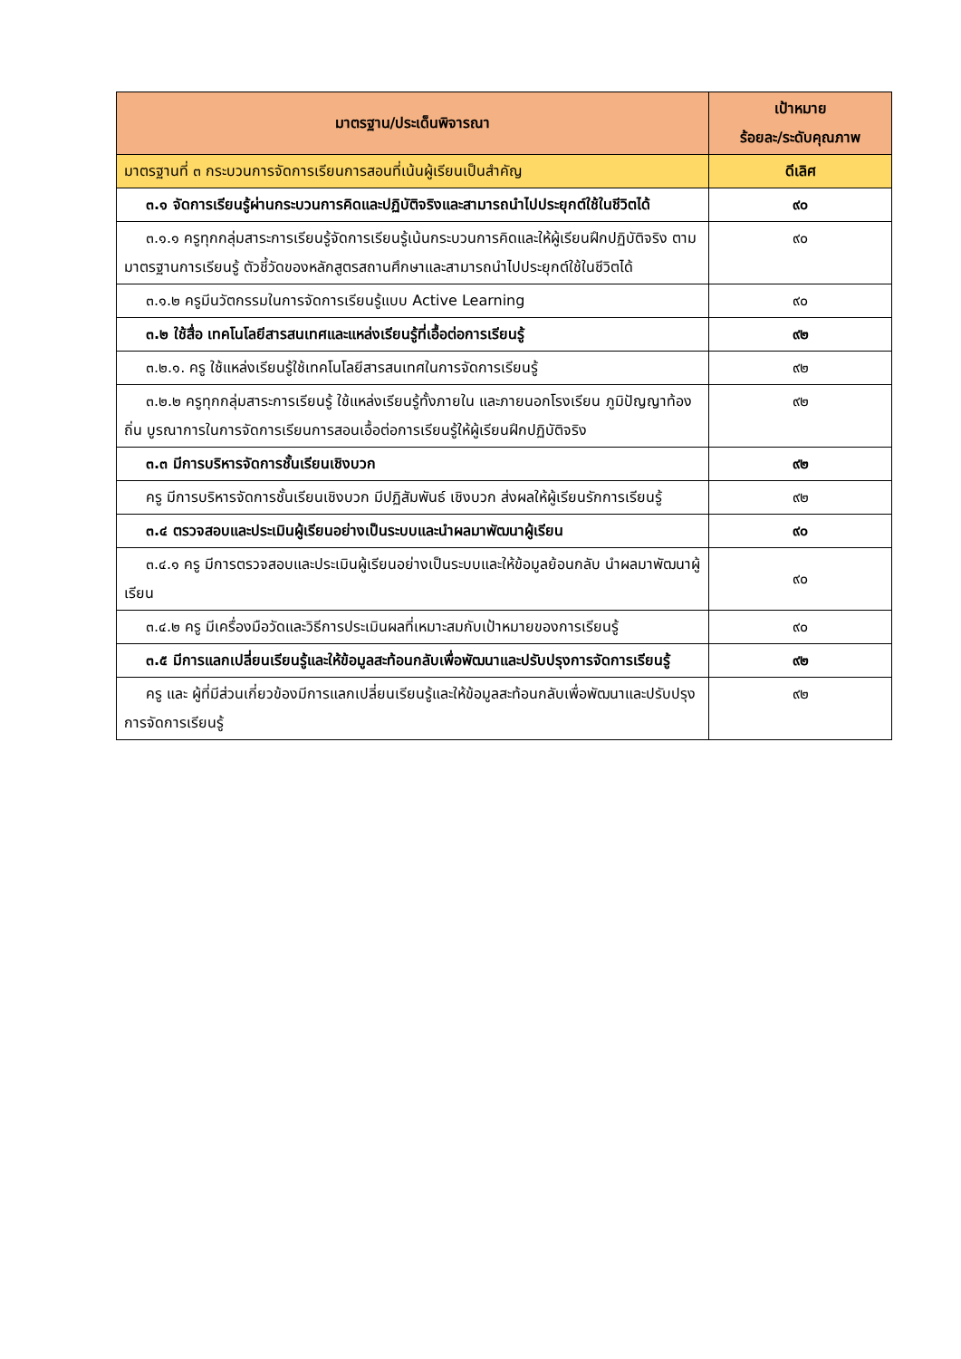| มาตรฐาน/ประเด็นพิจารณา | เป้าหมาย ร้อยละ/ระดับคุณภาพ |
| --- | --- |
| มาตรฐานที่ ๓ กระบวนการจัดการเรียนการสอนที่เน้นผู้เรียนเป็นสำคัญ | ดีเลิศ |
| ๓.๑ จัดการเรียนรู้ผ่านกระบวนการคิดและปฏิบัติจริงและสามารถนำไปประยุกต์ใช้ในชีวิตได้ | ๙๐ |
| ๓.๑.๑ ครูทุกกลุ่มสาระการเรียนรู้จัดการเรียนรู้เน้นกระบวนการคิดและให้ผู้เรียนฝึกปฏิบัติจริง ตามมาตรฐานการเรียนรู้ ตัวชี้วัดของหลักสูตรสถานศึกษาและสามารถนำไปประยุกต์ใช้ในชีวิตได้ | ๙๐ |
| ๓.๑.๒ ครูมีนวัตกรรมในการจัดการเรียนรู้แบบ Active Learning | ๙๐ |
| ๓.๒ ใช้สื่อ เทคโนโลยีสารสนเทศและแหล่งเรียนรู้ที่เอื้อต่อการเรียนรู้ | ๙๒ |
| ๓.๒.๑. ครู ใช้แหล่งเรียนรู้ใช้เทคโนโลยีสารสนเทศในการจัดการเรียนรู้ | ๙๒ |
| ๓.๒.๒ ครูทุกกลุ่มสาระการเรียนรู้ ใช้แหล่งเรียนรู้ทั้งภายใน และภายนอกโรงเรียน ภูมิปัญญาท้องถิ่น บูรณาการในการจัดการเรียนการสอนเอื้อต่อการเรียนรู้ให้ผู้เรียนฝึกปฏิบัติจริง | ๙๒ |
| ๓.๓ มีการบริหารจัดการชั้นเรียนเชิงบวก | ๙๒ |
| ครู มีการบริหารจัดการชั้นเรียนเชิงบวก มีปฏิสัมพันธ์ เชิงบวก ส่งผลให้ผู้เรียนรักการเรียนรู้ | ๙๒ |
| ๓.๔ ตรวจสอบและประเมินผู้เรียนอย่างเป็นระบบและนำผลมาพัฒนาผู้เรียน | ๙๐ |
| ๓.๔.๑ ครู มีการตรวจสอบและประเมินผู้เรียนอย่างเป็นระบบและให้ข้อมูลย้อนกลับ นำผลมาพัฒนาผู้เรียน | ๙๐ |
| ๓.๔.๒ ครู มีเครื่องมือวัดและวิธีการประเมินผลที่เหมาะสมกับเป้าหมายของการเรียนรู้ | ๙๐ |
| ๓.๕ มีการแลกเปลี่ยนเรียนรู้และให้ข้อมูลสะท้อนกลับเพื่อพัฒนาและปรับปรุงการจัดการเรียนรู้ | ๙๒ |
| ครู และ ผู้ที่มีส่วนเกี่ยวข้องมีการแลกเปลี่ยนเรียนรู้และให้ข้อมูลสะท้อนกลับเพื่อพัฒนาและปรับปรุงการจัดการเรียนรู้ | ๙๒ |